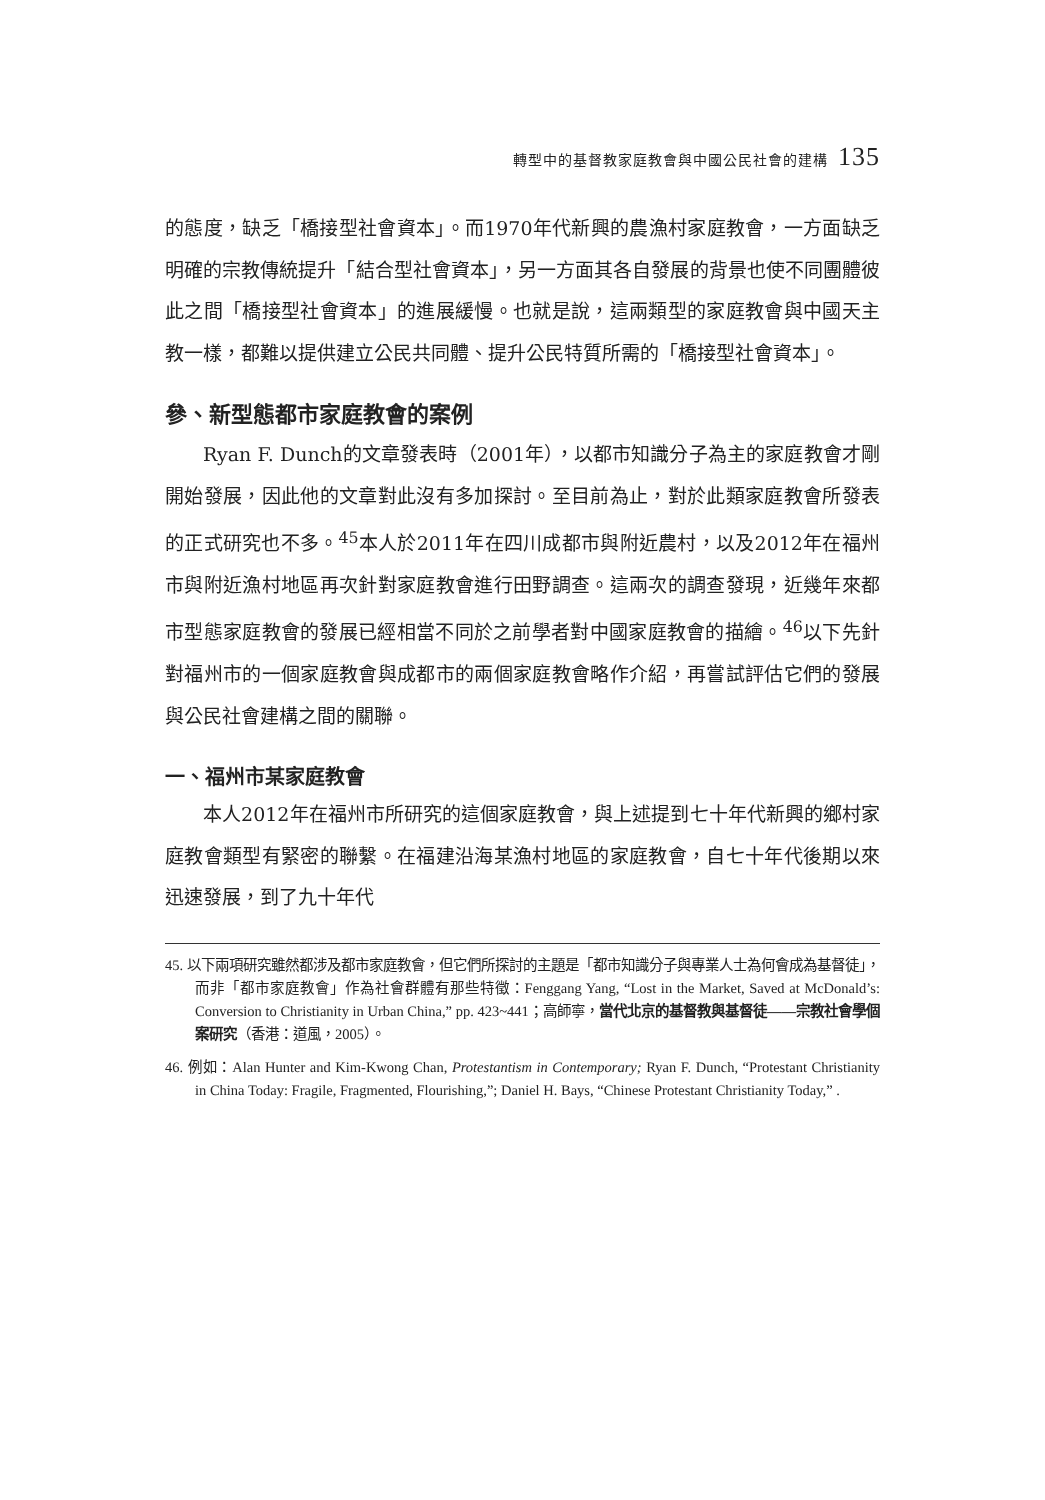轉型中的基督教家庭教會與中國公民社會的建構 135
的態度，缺乏「橋接型社會資本」。而1970年代新興的農漁村家庭教會，一方面缺乏明確的宗教傳統提升「結合型社會資本」，另一方面其各自發展的背景也使不同團體彼此之間「橋接型社會資本」的進展緩慢。也就是說，這兩類型的家庭教會與中國天主教一樣，都難以提供建立公民共同體、提升公民特質所需的「橋接型社會資本」。
參、新型態都市家庭教會的案例
Ryan F. Dunch的文章發表時（2001年），以都市知識分子為主的家庭教會才剛開始發展，因此他的文章對此沒有多加探討。至目前為止，對於此類家庭教會所發表的正式研究也不多。<sup>45</sup>本人於2011年在四川成都市與附近農村，以及2012年在福州市與附近漁村地區再次針對家庭教會進行田野調查。這兩次的調查發現，近幾年來都市型態家庭教會的發展已經相當不同於之前學者對中國家庭教會的描繪。<sup>46</sup>以下先針對福州市的一個家庭教會與成都市的兩個家庭教會略作介紹，再嘗試評估它們的發展與公民社會建構之間的關聯。
一、福州市某家庭教會
本人2012年在福州市所研究的這個家庭教會，與上述提到七十年代新興的鄉村家庭教會類型有緊密的聯繫。在福建沿海某漁村地區的家庭教會，自七十年代後期以來迅速發展，到了九十年代
45. 以下兩項研究雖然都涉及都市家庭教會，但它們所探討的主題是「都市知識分子與專業人士為何會成為基督徒」，而非「都市家庭教會」作為社會群體有那些特徵：Fenggang Yang, “Lost in the Market, Saved at McDonald’s: Conversion to Christianity in Urban China,” pp. 423~441；高師寧，當代北京的基督教與基督徒——宗教社會學個案研究（香港：道風，2005）。
46. 例如：Alan Hunter and Kim-Kwong Chan, Protestantism in Contemporary; Ryan F. Dunch, “Protestant Christianity in China Today: Fragile, Fragmented, Flourishing,”; Daniel H. Bays, “Chinese Protestant Christianity Today,” .